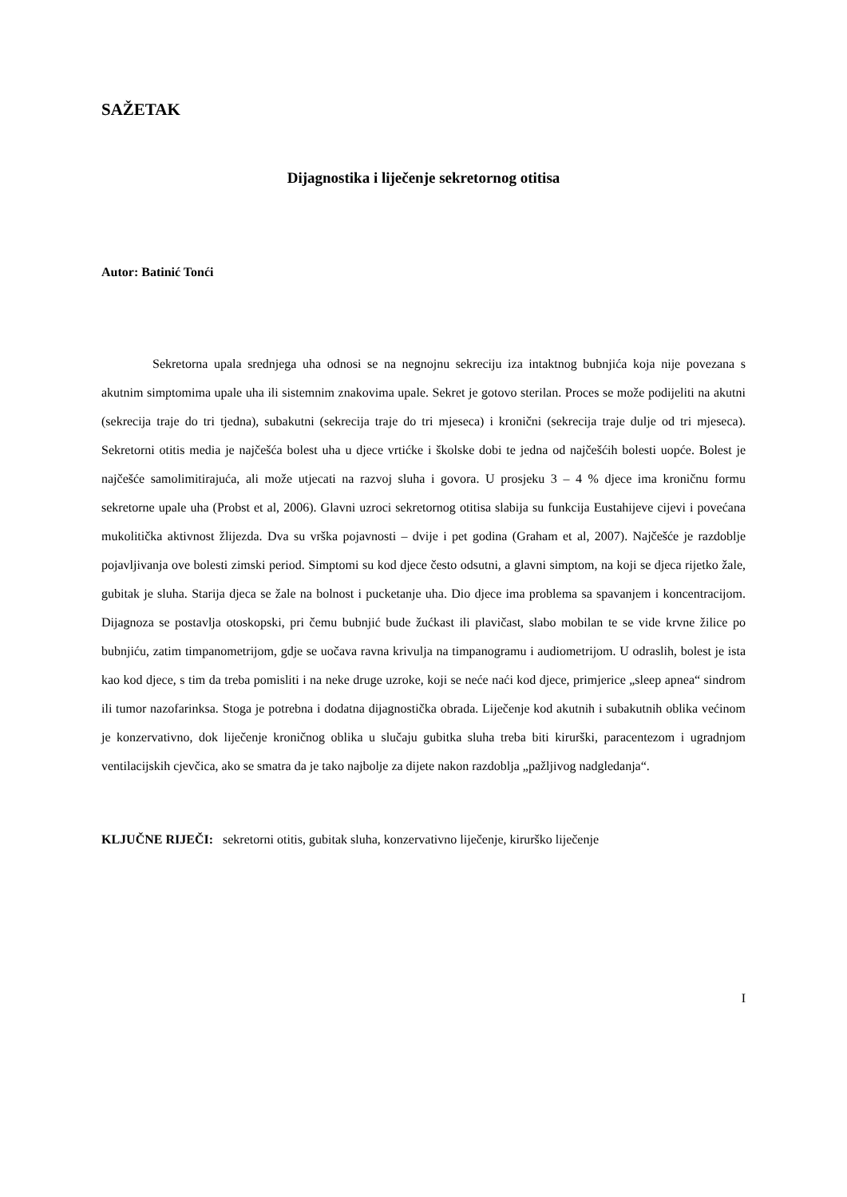SAŽETAK
Dijagnostika i liječenje sekretornog otitisa
Autor: Batinić Tonći
Sekretorna upala srednjega uha odnosi se na negnojnu sekreciju iza intaktnog bubnjića koja nije povezana s akutnim simptomima upale uha ili sistemnim znakovima upale. Sekret je gotovo sterilan. Proces se može podijeliti na akutni (sekrecija traje do tri tjedna), subakutni (sekrecija traje do tri mjeseca) i kronični (sekrecija traje dulje od tri mjeseca). Sekretorni otitis media je najčešća bolest uha u djece vrtićke i školske dobi te jedna od najčešćih bolesti uopće. Bolest je najčešće samolimitirajuća, ali može utjecati na razvoj sluha i govora. U prosjeku 3 – 4 % djece ima kroničnu formu sekretorne upale uha (Probst et al, 2006). Glavni uzroci sekretornog otitisa slabija su funkcija Eustahijeve cijevi i povećana mukolitička aktivnost žlijezda. Dva su vrška pojavnosti – dvije i pet godina (Graham et al, 2007). Najčešće je razdoblje pojavljivanja ove bolesti zimski period. Simptomi su kod djece često odsutni, a glavni simptom, na koji se djeca rijetko žale, gubitak je sluha. Starija djeca se žale na bolnost i pucketanje uha. Dio djece ima problema sa spavanjem i koncentracijom. Dijagnoza se postavlja otoskopski, pri čemu bubnjić bude žućkast ili plavičast, slabo mobilan te se vide krvne žilice po bubnjiću, zatim timpanometrijom, gdje se uočava ravna krivulja na timpanogramu i audiometrijom. U odraslih, bolest je ista kao kod djece, s tim da treba pomisliti i na neke druge uzroke, koji se neće naći kod djece, primjerice „sleep apnea“ sindrom ili tumor nazofarinksa. Stoga je potrebna i dodatna dijagnostička obrada. Liječenje kod akutnih i subakutnih oblika većinom je konzervativno, dok liječenje kroničnog oblika u slučaju gubitka sluha treba biti kirurški, paracentezom i ugradnjom ventilacijskih cjevčica, ako se smatra da je tako najbolje za dijete nakon razdoblja „pažljivog nadgledanja“.
KLJUČNE RIJEČI: sekretorni otitis, gubitak sluha, konzervativno liječenje, kirurško liječenje
I